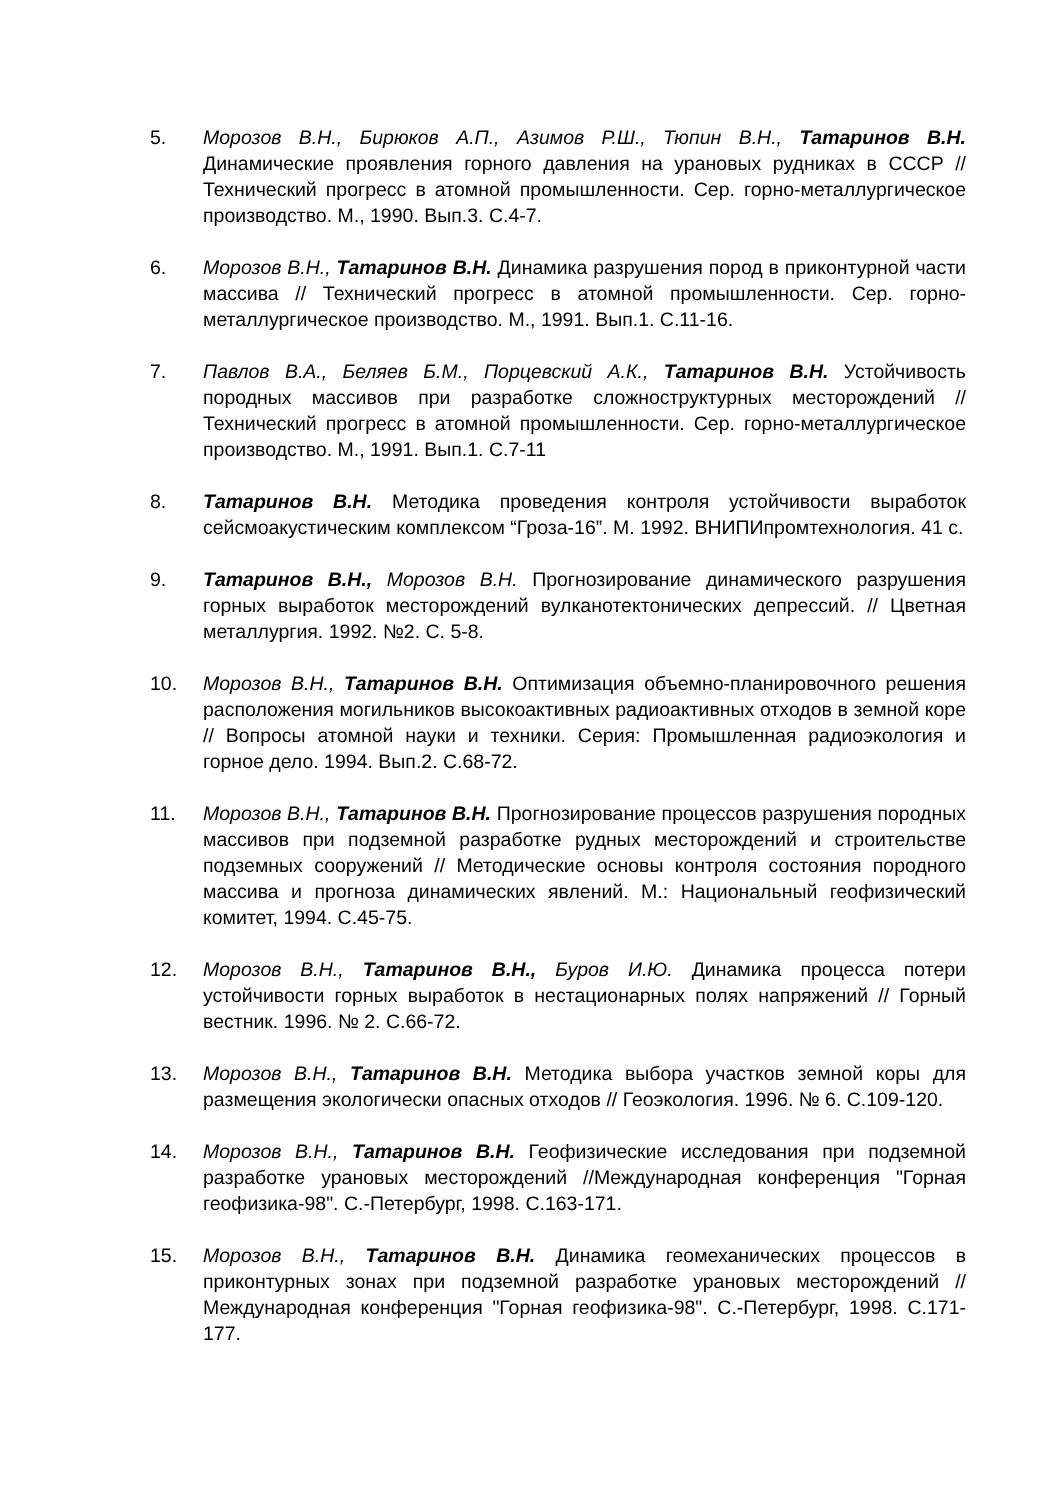5. Морозов В.Н., Бирюков А.П., Азимов Р.Ш., Тюпин В.Н., Татаринов В.Н. Динамические проявления горного давления на урановых рудниках в СССР // Технический прогресс в атомной промышленности. Сер. горно-металлургическое производство. М., 1990. Вып.3. С.4-7.
6. Морозов В.Н., Татаринов В.Н. Динамика разрушения пород в приконтурной части массива // Технический прогресс в атомной промышленности. Сер. горно-металлургическое производство. М., 1991. Вып.1. С.11-16.
7. Павлов В.А., Беляев Б.М., Порцевский А.К., Татаринов В.Н. Устойчивость породных массивов при разработке сложноструктурных месторождений // Технический прогресс в атомной промышленности. Сер. горно-металлургическое производство. М., 1991. Вып.1. С.7-11
8. Татаринов В.Н. Методика проведения контроля устойчивости выработок сейсмоакустическим комплексом “Гроза-16”. М. 1992. ВНИПИпромтехнология. 41 с.
9. Татаринов В.Н., Морозов В.Н. Прогнозирование динамического разрушения горных выработок месторождений вулканотектонических депрессий. // Цветная металлургия. 1992. №2. С. 5-8.
10. Морозов В.Н., Татаринов В.Н. Оптимизация объемно-планировочного решения расположения могильников высокоактивных радиоактивных отходов в земной коре // Вопросы атомной науки и техники. Серия: Промышленная радиоэкология и горное дело. 1994. Вып.2. С.68-72.
11. Морозов В.Н., Татаринов В.Н. Прогнозирование процессов разрушения породных массивов при подземной разработке рудных месторождений и строительстве подземных сооружений // Методические основы контроля состояния породного массива и прогноза динамических явлений. М.: Национальный геофизический комитет, 1994. С.45-75.
12. Морозов В.Н., Татаринов В.Н., Буров И.Ю. Динамика процесса потери устойчивости горных выработок в нестационарных полях напряжений // Горный вестник. 1996. № 2. С.66-72.
13. Морозов В.Н., Татаринов В.Н. Методика выбора участков земной коры для размещения экологически опасных отходов // Геоэкология. 1996. № 6. С.109-120.
14. Морозов В.Н., Татаринов В.Н. Геофизические исследования при подземной разработке урановых месторождений //Международная конференция "Горная геофизика-98". С.-Петербург, 1998. С.163-171.
15. Морозов В.Н., Татаринов В.Н. Динамика геомеханических процессов в приконтурных зонах при подземной разработке урановых месторождений // Международная конференция "Горная геофизика-98". С.-Петербург, 1998. С.171-177.